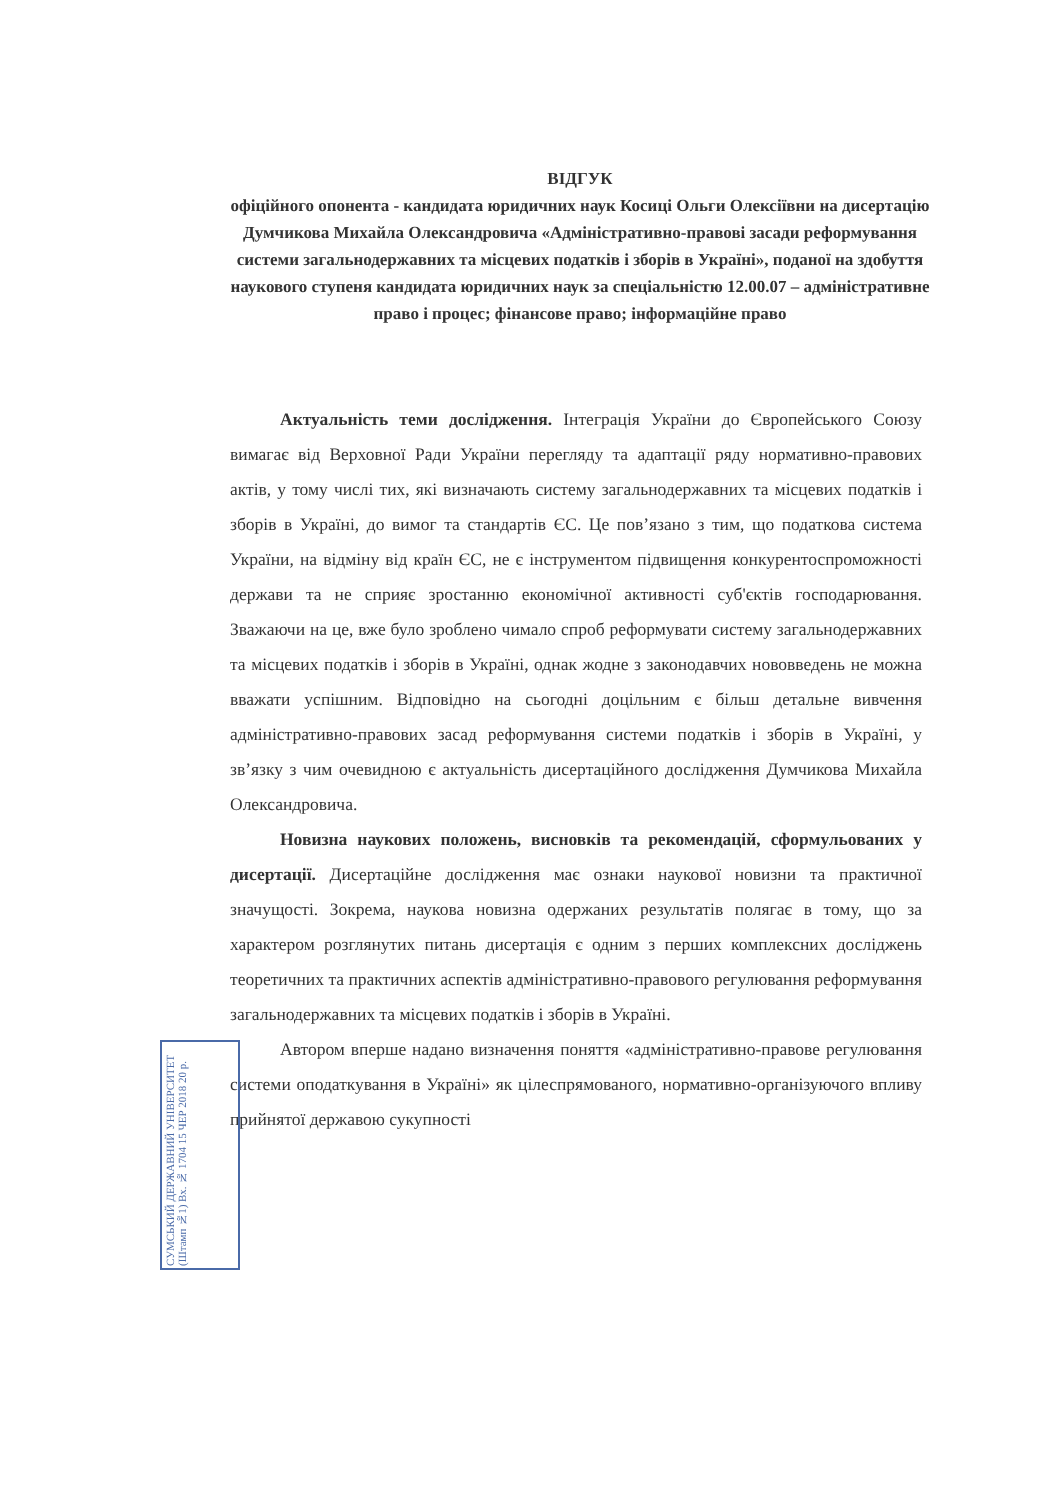ВІДГУК
офіційного опонента - кандидата юридичних наук Косиці Ольги Олексіївни на дисертацію Думчикова Михайла Олександровича «Адміністративно-правові засади реформування системи загальнодержавних та місцевих податків і зборів в Україні», поданої на здобуття наукового ступеня кандидата юридичних наук за спеціальністю 12.00.07 – адміністративне право і процес; фінансове право; інформаційне право
Актуальність теми дослідження. Інтеграція України до Європейського Союзу вимагає від Верховної Ради України перегляду та адаптації ряду нормативно-правових актів, у тому числі тих, які визначають систему загальнодержавних та місцевих податків і зборів в Україні, до вимог та стандартів ЄС. Це пов’язано з тим, що податкова система України, на відміну від країн ЄС, не є інструментом підвищення конкурентоспроможності держави та не сприяє зростанню економічної активності суб'єктів господарювання. Зважаючи на це, вже було зроблено чимало спроб реформувати систему загальнодержавних та місцевих податків і зборів в Україні, однак жодне з законодавчих нововведень не можна вважати успішним. Відповідно на сьогодні доцільним є більш детальне вивчення адміністративно-правових засад реформування системи податків і зборів в Україні, у зв’язку з чим очевидною є актуальність дисертаційного дослідження Думчикова Михайла Олександровича.
Новизна наукових положень, висновків та рекомендацій, сформульованих у дисертації. Дисертаційне дослідження має ознаки наукової новизни та практичної значущості. Зокрема, наукова новизна одержаних результатів полягає в тому, що за характером розглянутих питань дисертація є одним з перших комплексних досліджень теоретичних та практичних аспектів адміністративно-правового регулювання реформування загальнодержавних та місцевих податків і зборів в Україні.
Автором вперше надано визначення поняття «адміністративно-правове регулювання системи оподаткування в Україні» як цілеспрямованого, нормативно-організуючого впливу прийнятої державою сукупності
СУМСЬКИЙ ДЕРЖАВНИЙ УНІВЕРСИТЕТ (Штамп №1) Вх. № 1704 15 ЧЕР 2018 20 р.